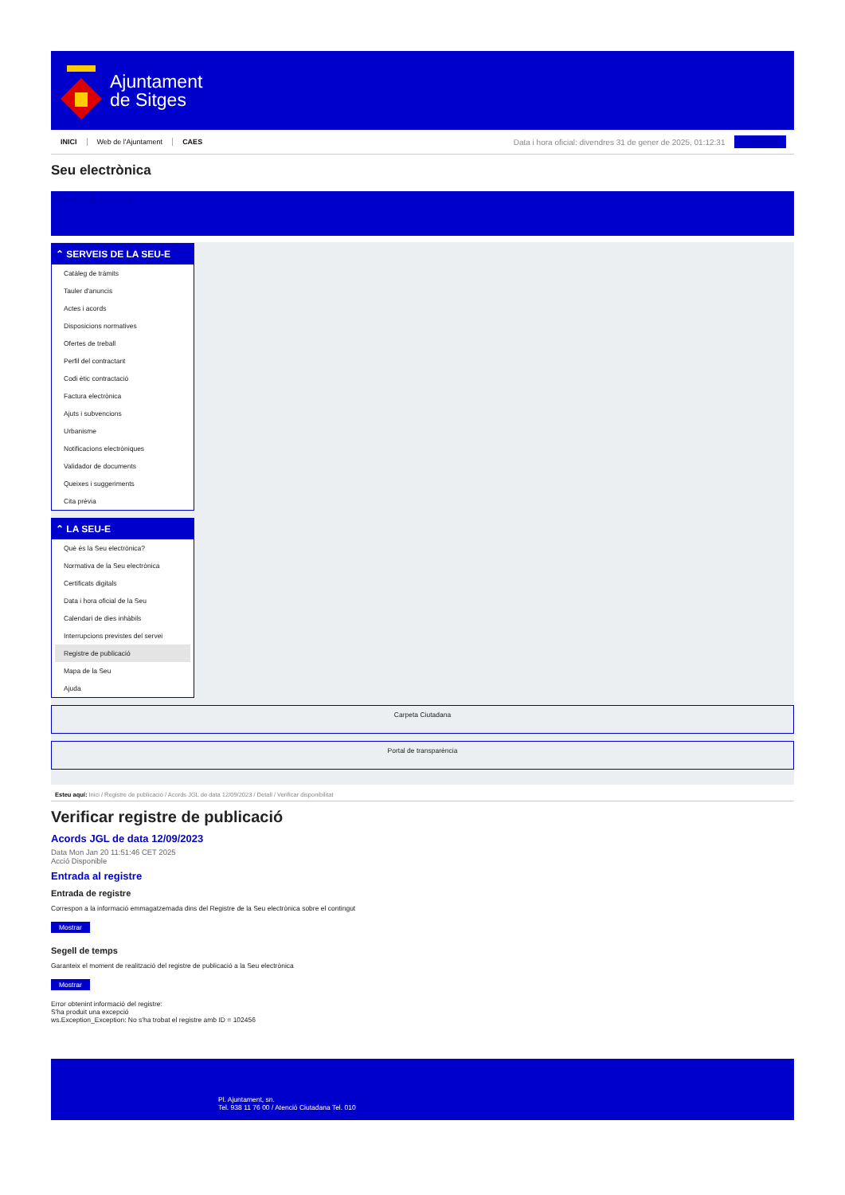Ajuntament
de Sitges
INICI Web de l'Ajuntament CAES Data i hora oficial: divendres 31 de gener de 2025, 01:12:31 Sincronitza
Seu electrònica
Obtenir còpia autèntica
⌃ SERVEIS DE LA SEU-E
Catàleg de tràmits
Tauler d'anuncis
Actes i acords
Disposicions normatives
Ofertes de treball
Perfil del contractant
Codi ètic contractació
Factura electrònica
Ajuts i subvencions
Urbanisme
Notificacions electròniques
Validador de documents
Queixes i suggeriments
Cita prèvia
⌃ LA SEU-E
Què és la Seu electrònica?
Normativa de la Seu electrònica
Certificats digitals
Data i hora oficial de la Seu
Calendari de dies inhàbils
Interrupcions previstes del servei
Registre de publicació
Mapa de la Seu
Ajuda
Carpeta Ciutadana
Portal de transparència
Esteu aquí: Inici / Registre de publicació / Acords JGL de data 12/09/2023 / Detall / Verificar disponibilitat
Verificar registre de publicació
Acords JGL de data 12/09/2023
Data Mon Jan 20 11:51:46 CET 2025
Acció Disponible
Entrada al registre
Entrada de registre
Correspon a la informació emmagatzemada dins del Registre de la Seu electrònica sobre el contingut
Mostrar
Segell de temps
Garanteix el moment de realització del registre de publicació a la Seu electrònica
Mostrar
Error obtenint informació del registre:
S'ha produit una excepció
ws.Exception_Exception: No s'ha trobat el registre amb ID = 102456
Pl. Ajuntament, sn.
Tel. 938 11 76 00 / Atenció Ciutadana Tel. 010